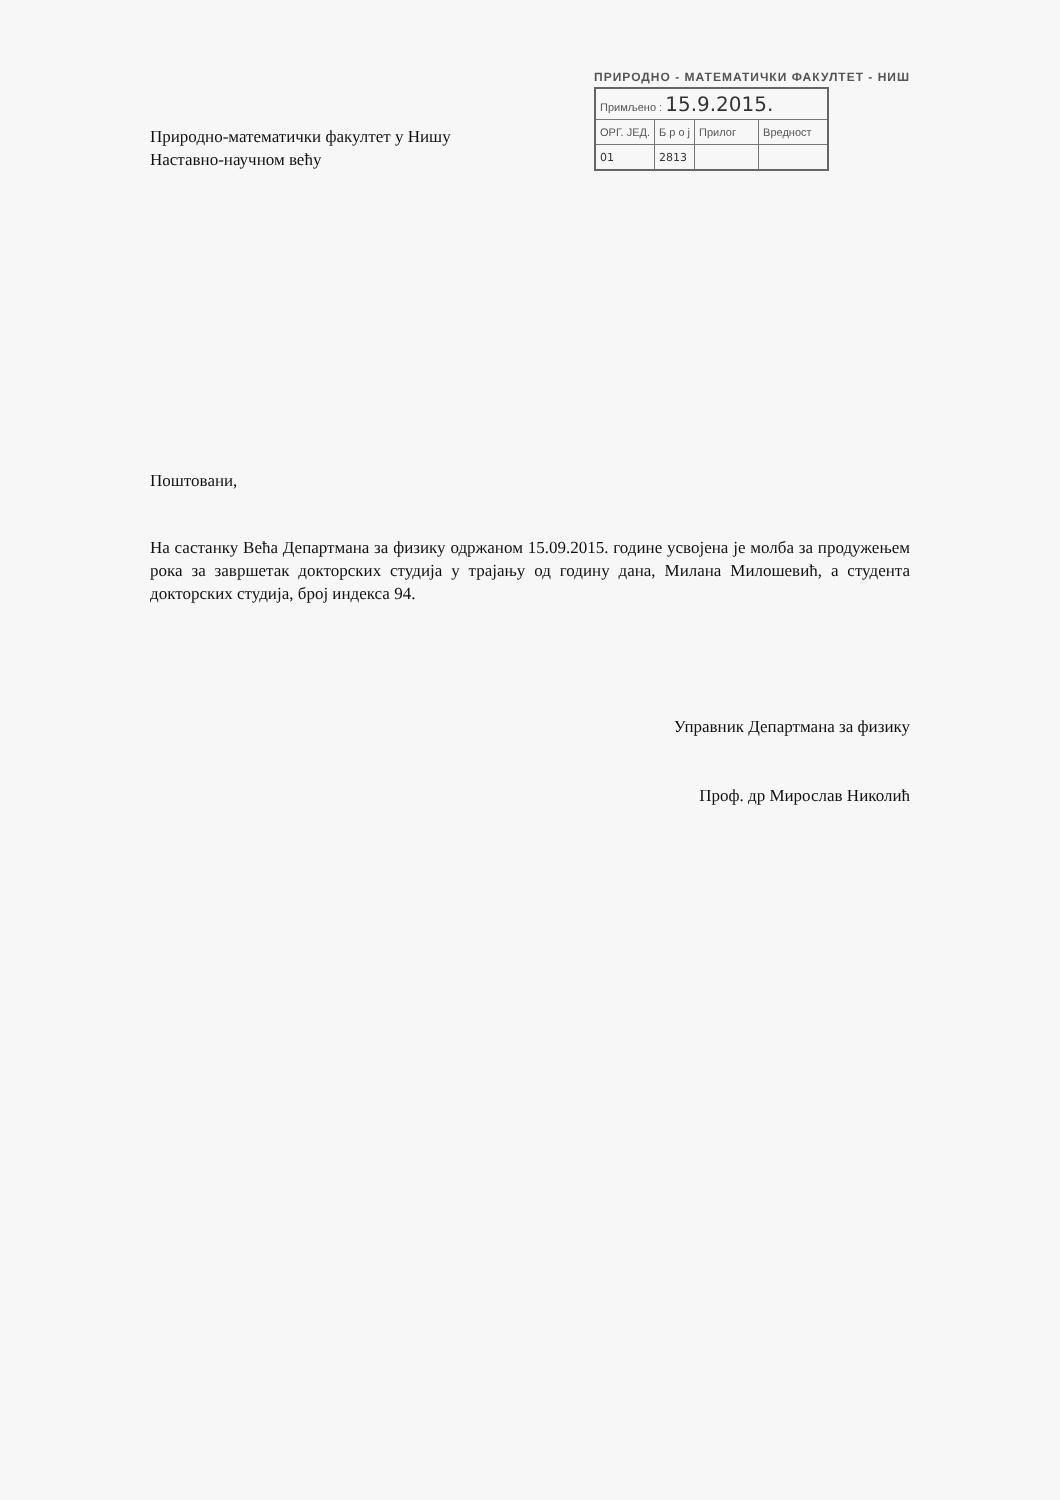Природно-математички факултет у Нишу
Наставно-научном већу
ПРИРОДНО - МАТЕМАТИЧКИ ФАКУЛТЕТ - НИШ
| Примљено : 15.9.2015. | | | |
| ОРГ. ЈЕД. | Б р о ј | Прилог | Вредност |
| 01 | 2813 | | |
Поштовани,
На састанку Већа Департмана за физику одржаном 15.09.2015. године усвојена је молба за продужењем рока за завршетак докторских студија у трајању од годину дана, Милана Милошевић, а студента докторских студија, број индекса 94.
Управник Департмана за физику
Проф. др Мирослав Николић